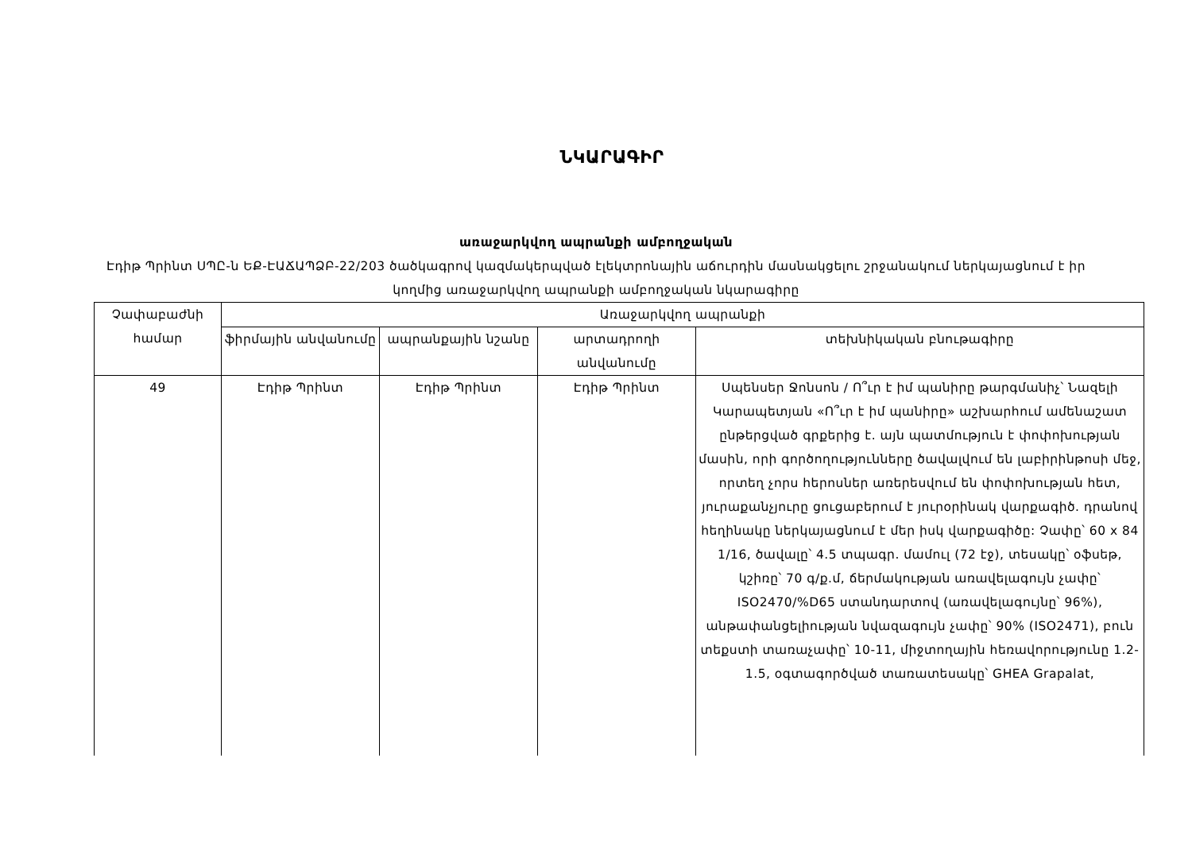ՆԿԱՐԱԳԻՐ
առաջարկվող ապրանքի ամբողջական
Էդիթ Պրինտ ՍՊԸ-ն ԵՔ-ԷԱՃԱՊՁԲ-22/203 ծածկագրով կազմակերպված էլեկտրոնային աճուրդին մասնակցելու շրջանակում ներկայացնում է իր կողմից առաջարկվող ապրանքի ամբողջական նկարագիրը
| Չափաբաժնի համար | Առաջարկվող ապրանքի | | | |
| --- | --- | --- | --- | --- |
| | ֆիրմային անվանումը | ապրանքային նշանը | արտադրողի անվանումը | տեխնիկական բնութագիրը |
| 49 | Էդիթ Պրինտ | Էդիթ Պրինտ | Էդիթ Պրինտ | Սպենսեր Ջոնսոն / Ո՞ւր է իմ պանիրը թարգմանիչ՝ Նազելի Կարապետյան «Ո՞ւր է իմ պանիրը» աշխարհում ամենաշատ ընթերցված գրքերից է. այն պատմություն է փոփոխության մասին, որի գործողությունները ծավալվում են լաբիրինթոսի մեջ, որտեղ չորս հերոսներ առերեսվում են փոփոխության հետ, յուրաքանչյուրը ցուցաբերում է յուրօրինակ վարքագիծ. դրանով հեղինակը ներկայացնում է մեր իսկ վարքագիծը: Չափը՝ 60 x 84 1/16, ծավալը՝ 4.5 տպագր. մամուլ (72 էջ), տեսակը՝ օֆսեթ, կշիռը՝ 70 գ/ք.մ, ճերմակության առավելագույն չափը՝ ISO2470/%D65 ստանդարտով (առավելագույնը՝ 96%), անթափանցելիության նվազագույն չափը՝ 90% (ISO2471), բուն տեքստի տառաչափը՝ 10-11, միջտողային հեռավորությունը 1.2-1.5, օգտագործված տառատեսակը՝ GHEA Grapalat, |